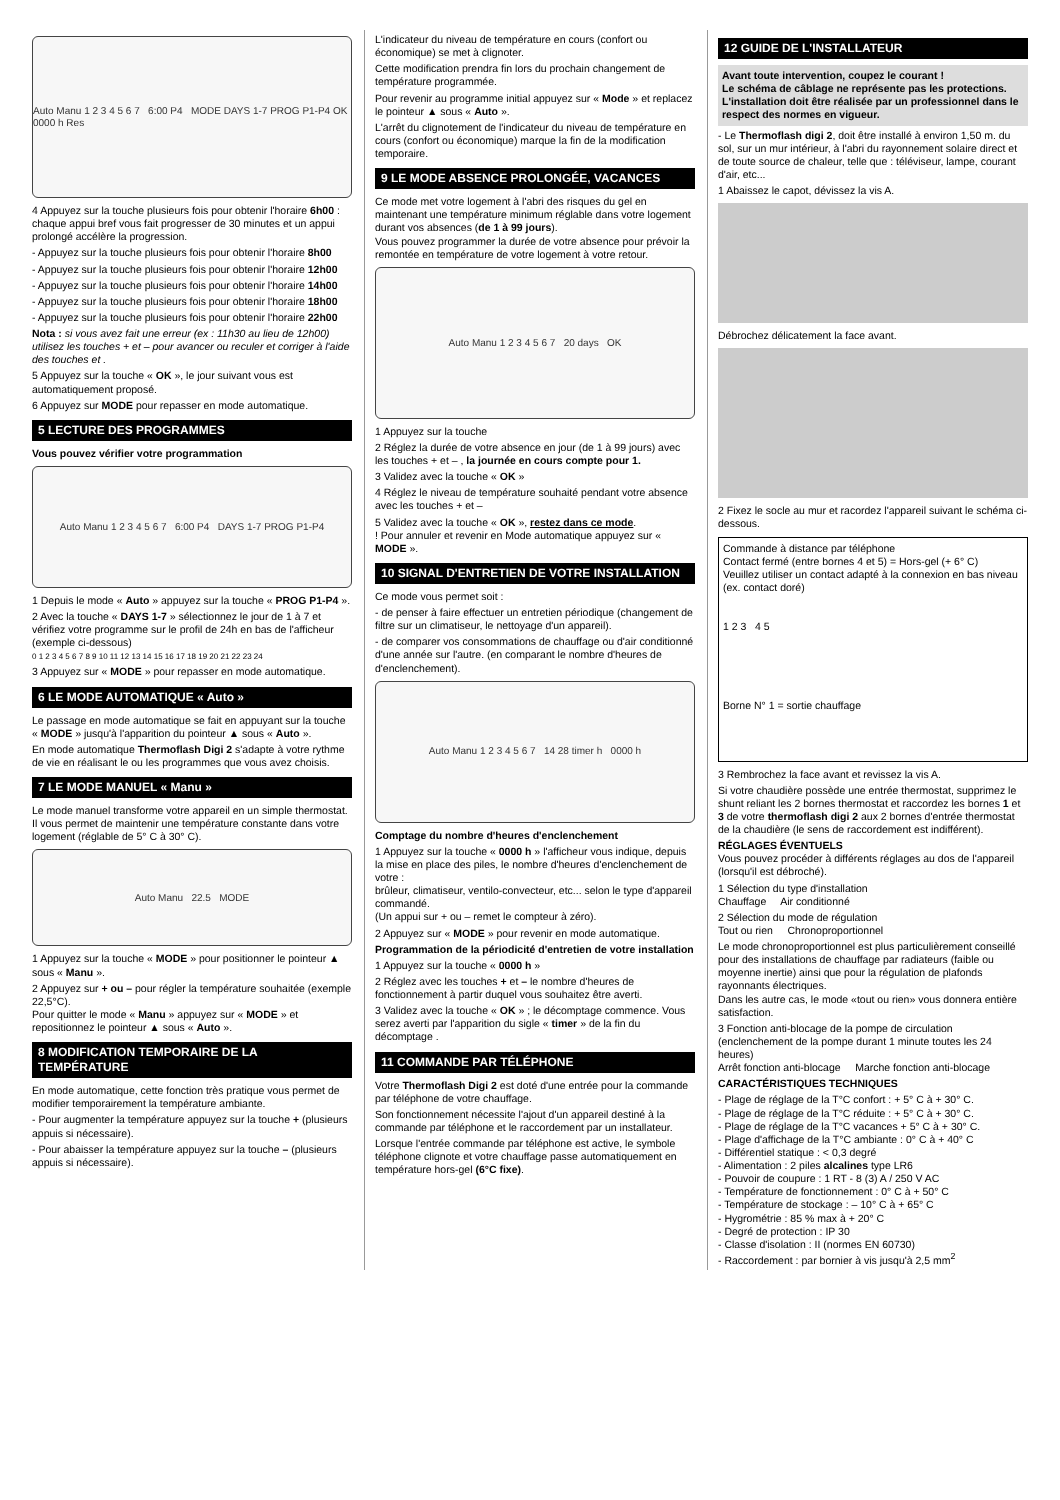Auto Manu 1 2 3 4 5 6 7 6:00 P4 MODE DAYS 1-7 PROG P1-P4 OK 0000 h Res
4 Appuyez sur la touche plusieurs fois pour obtenir l'horaire 6h00 : chaque appui bref vous fait progresser de 30 minutes et un appui prolongé accélère la progression.
- Appuyez sur la touche plusieurs fois pour obtenir l'horaire 8h00
- Appuyez sur la touche plusieurs fois pour obtenir l'horaire 12h00
- Appuyez sur la touche plusieurs fois pour obtenir l'horaire 14h00
- Appuyez sur la touche plusieurs fois pour obtenir l'horaire 18h00
- Appuyez sur la touche plusieurs fois pour obtenir l'horaire 22h00
Nota : si vous avez fait une erreur (ex : 11h30 au lieu de 12h00) utilisez les touches + et – pour avancer ou reculer et corriger à l'aide des touches et .
5 Appuyez sur la touche « OK », le jour suivant vous est automatiquement proposé.
6 Appuyez sur MODE pour repasser en mode automatique.
5 LECTURE DES PROGRAMMES
Vous pouvez vérifier votre programmation
Auto Manu 1 2 3 4 5 6 7 6:00 P4 DAYS 1-7 PROG P1-P4
1 Depuis le mode « Auto » appuyez sur la touche « PROG P1-P4 ».
2 Avec la touche « DAYS 1-7 » sélectionnez le jour de 1 à 7 et vérifiez votre programme sur le profil de 24h en bas de l'afficheur (exemple ci-dessous)
0 1 2 3 4 5 6 7 8 9 10 11 12 13 14 15 16 17 18 19 20 21 22 23 24
3 Appuyez sur « MODE » pour repasser en mode automatique.
6 LE MODE AUTOMATIQUE « Auto »
Le passage en mode automatique se fait en appuyant sur la touche « MODE » jusqu'à l'apparition du pointeur ▲ sous « Auto ».
En mode automatique Thermoflash Digi 2 s'adapte à votre rythme de vie en réalisant le ou les programmes que vous avez choisis.
7 LE MODE MANUEL « Manu »
Le mode manuel transforme votre appareil en un simple thermostat.
Il vous permet de maintenir une température constante dans votre logement (réglable de 5° C à 30° C).
Auto Manu 22.5 MODE
1 Appuyez sur la touche « MODE » pour positionner le pointeur ▲ sous « Manu ».
2 Appuyez sur + ou – pour régler la température souhaitée (exemple 22,5°C).
Pour quitter le mode « Manu » appuyez sur « MODE » et repositionnez le pointeur ▲ sous « Auto ».
8 MODIFICATION TEMPORAIRE DE LA TEMPÉRATURE
En mode automatique, cette fonction très pratique vous permet de modifier temporairement la température ambiante.
- Pour augmenter la température appuyez sur la touche + (plusieurs appuis si nécessaire).
- Pour abaisser la température appuyez sur la touche – (plusieurs appuis si nécessaire).
L'indicateur du niveau de température en cours (confort ou économique) se met à clignoter.
Cette modification prendra fin lors du prochain changement de température programmée.
Pour revenir au programme initial appuyez sur « Mode » et replacez le pointeur ▲ sous « Auto ».
L'arrêt du clignotement de l'indicateur du niveau de température en cours (confort ou économique) marque la fin de la modification temporaire.
9 LE MODE ABSENCE PROLONGÉE, VACANCES
Ce mode met votre logement à l'abri des risques du gel en maintenant une température minimum réglable dans votre logement durant vos absences (de 1 à 99 jours).
Vous pouvez programmer la durée de votre absence pour prévoir la remontée en température de votre logement à votre retour.
Auto Manu 1 2 3 4 5 6 7 20 days OK
1 Appuyez sur la touche
2 Réglez la durée de votre absence en jour (de 1 à 99 jours) avec les touches + et – , la journée en cours compte pour 1.
3 Validez avec la touche « OK »
4 Réglez le niveau de température souhaité pendant votre absence avec les touches + et –
5 Validez avec la touche « OK », restez dans ce mode.
! Pour annuler et revenir en Mode automatique appuyez sur « MODE ».
10 SIGNAL D'ENTRETIEN DE VOTRE INSTALLATION
Ce mode vous permet soit :
- de penser à faire effectuer un entretien périodique (changement de filtre sur un climatiseur, le nettoyage d'un appareil).
- de comparer vos consommations de chauffage ou d'air conditionné d'une année sur l'autre. (en comparant le nombre d'heures de d'enclenchement).
Auto Manu 1 2 3 4 5 6 7 14 28 timer h 0000 h
Comptage du nombre d'heures d'enclenchement
1 Appuyez sur la touche « 0000 h » l'afficheur vous indique, depuis la mise en place des piles, le nombre d'heures d'enclenchement de votre :
brûleur, climatiseur, ventilo-convecteur, etc... selon le type d'appareil commandé.
(Un appui sur + ou – remet le compteur à zéro).
2 Appuyez sur « MODE » pour revenir en mode automatique.
Programmation de la périodicité d'entretien de votre installation
1 Appuyez sur la touche « 0000 h »
2 Réglez avec les touches + et – le nombre d'heures de fonctionnement à partir duquel vous souhaitez être averti.
3 Validez avec la touche « OK » ; le décomptage commence. Vous serez averti par l'apparition du sigle « timer » de la fin du décomptage .
11 COMMANDE PAR TÉLÉPHONE
Votre Thermoflash Digi 2 est doté d'une entrée pour la commande par téléphone de votre chauffage.
Son fonctionnement nécessite l'ajout d'un appareil destiné à la commande par téléphone et le raccordement par un installateur.
Lorsque l'entrée commande par téléphone est active, le symbole téléphone clignote et votre chauffage passe automatiquement en température hors-gel (6°C fixe).
12 GUIDE DE L'INSTALLATEUR
Avant toute intervention, coupez le courant !
Le schéma de câblage ne représente pas les protections. L'installation doit être réalisée par un professionnel dans le respect des normes en vigueur.
- Le Thermoflash digi 2, doit être installé à environ 1,50 m. du sol, sur un mur intérieur, à l'abri du rayonnement solaire direct et de toute source de chaleur, telle que : téléviseur, lampe, courant d'air, etc...
1 Abaissez le capot, dévissez la vis A.
Débrochez délicatement la face avant.
2 Fixez le socle au mur et racordez l'appareil suivant le schéma ci-dessous.
Commande à distance par téléphone
Contact fermé (entre bornes 4 et 5) = Hors-gel (+ 6° C)
Veuillez utiliser un contact adapté à la connexion en bas niveau (ex. contact doré)
1 2 3 4 5
Borne N° 1 = sortie chauffage
3 Rembrochez la face avant et revissez la vis A.
Si votre chaudière possède une entrée thermostat, supprimez le shunt reliant les 2 bornes thermostat et raccordez les bornes 1 et 3 de votre thermoflash digi 2 aux 2 bornes d'entrée thermostat de la chaudière (le sens de raccordement est indifférent).
RÉGLAGES ÉVENTUELS
Vous pouvez procéder à différents réglages au dos de l'appareil (lorsqu'il est débroché).
1 Sélection du type d'installation
Chauffage Air conditionné
2 Sélection du mode de régulation
Tout ou rien Chronoproportionnel
Le mode chronoproportionnel est plus particulièrement conseillé pour des installations de chauffage par radiateurs (faible ou moyenne inertie) ainsi que pour la régulation de plafonds rayonnants électriques.
Dans les autre cas, le mode «tout ou rien» vous donnera entière satisfaction.
3 Fonction anti-blocage de la pompe de circulation (enclenchement de la pompe durant 1 minute toutes les 24 heures)
Arrêt fonction anti-blocage Marche fonction anti-blocage
CARACTÉRISTIQUES TECHNIQUES
- Plage de réglage de la T°C confort : + 5° C à + 30° C.
- Plage de réglage de la T°C réduite : + 5° C à + 30° C.
- Plage de réglage de la T°C vacances + 5° C à + 30° C.
- Plage d'affichage de la T°C ambiante : 0° C à + 40° C
- Différentiel statique : < 0,3 degré
- Alimentation : 2 piles alcalines type LR6
- Pouvoir de coupure : 1 RT - 8 (3) A / 250 V AC
- Température de fonctionnement : 0° C à + 50° C
- Température de stockage : – 10° C à + 65° C
- Hygrométrie : 85 % max à + 20° C
- Degré de protection : IP 30
- Classe d'isolation : II (normes EN 60730)
- Raccordement : par bornier à vis jusqu'à 2,5 mm<sup>2</sup>